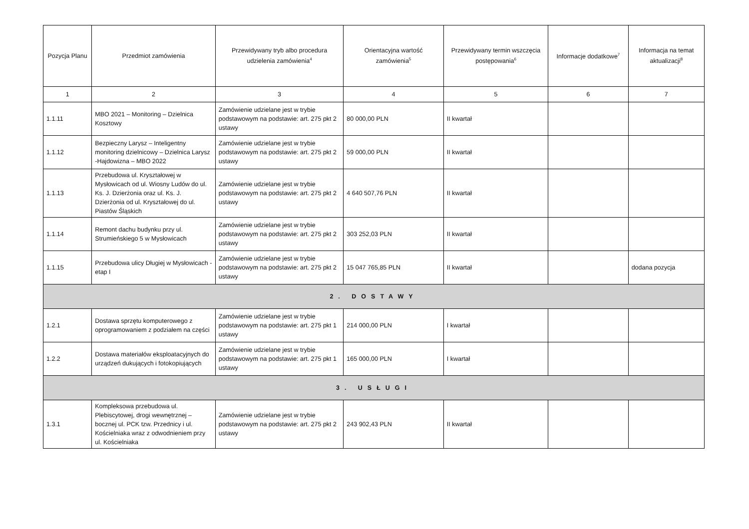| Pozycja Planu | Przedmiot zamówienia | Przewidywany tryb albo procedura udzielenia zamówienia<sup>4</sup> | Orientacyjna wartość zamówienia<sup>5</sup> | Przewidywany termin wszczęcia postępowania<sup>6</sup> | Informacje dodatkowe<sup>7</sup> | Informacja na temat aktualizacji<sup>8</sup> |
| --- | --- | --- | --- | --- | --- | --- |
| 1 | 2 | 3 | 4 | 5 | 6 | 7 |
| 1.1.11 | MBO 2021 – Monitoring – Dzielnica Kosztowy | Zamówienie udzielane jest w trybie podstawowym na podstawie: art. 275 pkt 2 ustawy | 80 000,00 PLN | II kwartał | | |
| 1.1.12 | Bezpieczny Larysz – Inteligentny monitoring dzielnicowy – Dzielnica Larysz -Hajdowizna – MBO 2022 | Zamówienie udzielane jest w trybie podstawowym na podstawie: art. 275 pkt 2 ustawy | 59 000,00 PLN | II kwartał | | |
| 1.1.13 | Przebudowa ul. Kryształowej w Mysłowicach od ul. Wiosny Ludów do ul. Ks. J. Dzierżonia oraz ul. Ks. J. Dzierżonia od ul. Kryształowej do ul. Piastów Śląskich | Zamówienie udzielane jest w trybie podstawowym na podstawie: art. 275 pkt 2 ustawy | 4 640 507,76 PLN | II kwartał | | |
| 1.1.14 | Remont dachu budynku przy ul. Strumieńskiego 5 w Mysłowicach | Zamówienie udzielane jest w trybie podstawowym na podstawie: art. 275 pkt 2 ustawy | 303 252,03 PLN | II kwartał | | |
| 1.1.15 | Przebudowa ulicy Długiej w Mysłowicach - etap I | Zamówienie udzielane jest w trybie podstawowym na podstawie: art. 275 pkt 2 ustawy | 15 047 765,85 PLN | II kwartał | | dodana pozycja |
| 2. DOSTAWY | | | | | | |
| 1.2.1 | Dostawa sprzętu komputerowego z oprogramowaniem z podziałem na części | Zamówienie udzielane jest w trybie podstawowym na podstawie: art. 275 pkt 1 ustawy | 214 000,00 PLN | I kwartał | | |
| 1.2.2 | Dostawa materiałów eksploatacyjnych do urządzeń dukujących i fotokopiujących | Zamówienie udzielane jest w trybie podstawowym na podstawie: art. 275 pkt 1 ustawy | 165 000,00 PLN | I kwartał | | |
| 3. USŁUGI | | | | | | |
| 1.3.1 | Kompleksowa przebudowa ul. Plebiscytowej, drogi wewnętrznej – bocznej ul. PCK tzw. Przednicy i ul. Kościelniaka wraz z odwodnieniem przy ul. Kościelniaka | Zamówienie udzielane jest w trybie podstawowym na podstawie: art. 275 pkt 2 ustawy | 243 902,43 PLN | II kwartał | | |